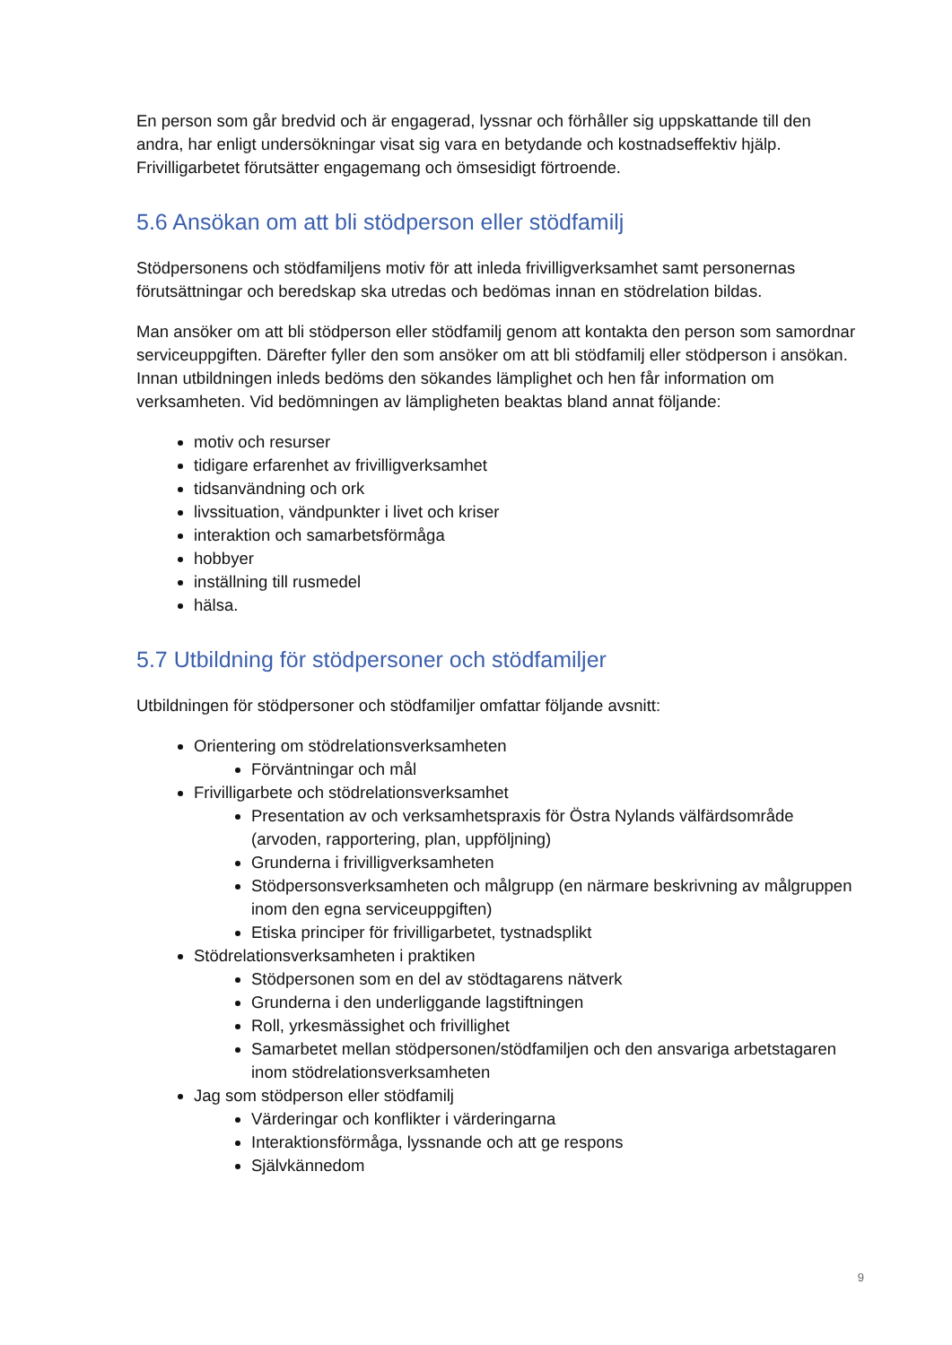En person som går bredvid och är engagerad, lyssnar och förhåller sig uppskattande till den andra, har enligt undersökningar visat sig vara en betydande och kostnadseffektiv hjälp. Frivilligarbetet förutsätter engagemang och ömsesidigt förtroende.
5.6 Ansökan om att bli stödperson eller stödfamilj
Stödpersonens och stödfamiljens motiv för att inleda frivilligverksamhet samt personernas förutsättningar och beredskap ska utredas och bedömas innan en stödrelation bildas.
Man ansöker om att bli stödperson eller stödfamilj genom att kontakta den person som samordnar serviceuppgiften. Därefter fyller den som ansöker om att bli stödfamilj eller stödperson i ansökan. Innan utbildningen inleds bedöms den sökandes lämplighet och hen får information om verksamheten. Vid bedömningen av lämpligheten beaktas bland annat följande:
motiv och resurser
tidigare erfarenhet av frivilligverksamhet
tidsanvändning och ork
livssituation, vändpunkter i livet och kriser
interaktion och samarbetsförmåga
hobbyer
inställning till rusmedel
hälsa.
5.7 Utbildning för stödpersoner och stödfamiljer
Utbildningen för stödpersoner och stödfamiljer omfattar följande avsnitt:
Orientering om stödrelationsverksamheten
Förväntningar och mål
Frivilligarbete och stödrelationsverksamhet
Presentation av och verksamhetspraxis för Östra Nylands välfärdsområde (arvoden, rapportering, plan, uppföljning)
Grunderna i frivilligverksamheten
Stödpersonsverksamheten och målgrupp (en närmare beskrivning av målgruppen inom den egna serviceuppgiften)
Etiska principer för frivilligarbetet, tystnadsplikt
Stödrelationsverksamheten i praktiken
Stödpersonen som en del av stödtagarens nätverk
Grunderna i den underliggande lagstiftningen
Roll, yrkesmässighet och frivillighet
Samarbetet mellan stödpersonen/stödfamiljen och den ansvariga arbetstagaren inom stödrelationsverksamheten
Jag som stödperson eller stödfamilj
Värderingar och konflikter i värderingarna
Interaktionsförmåga, lyssnande och att ge respons
Självkännedom
9